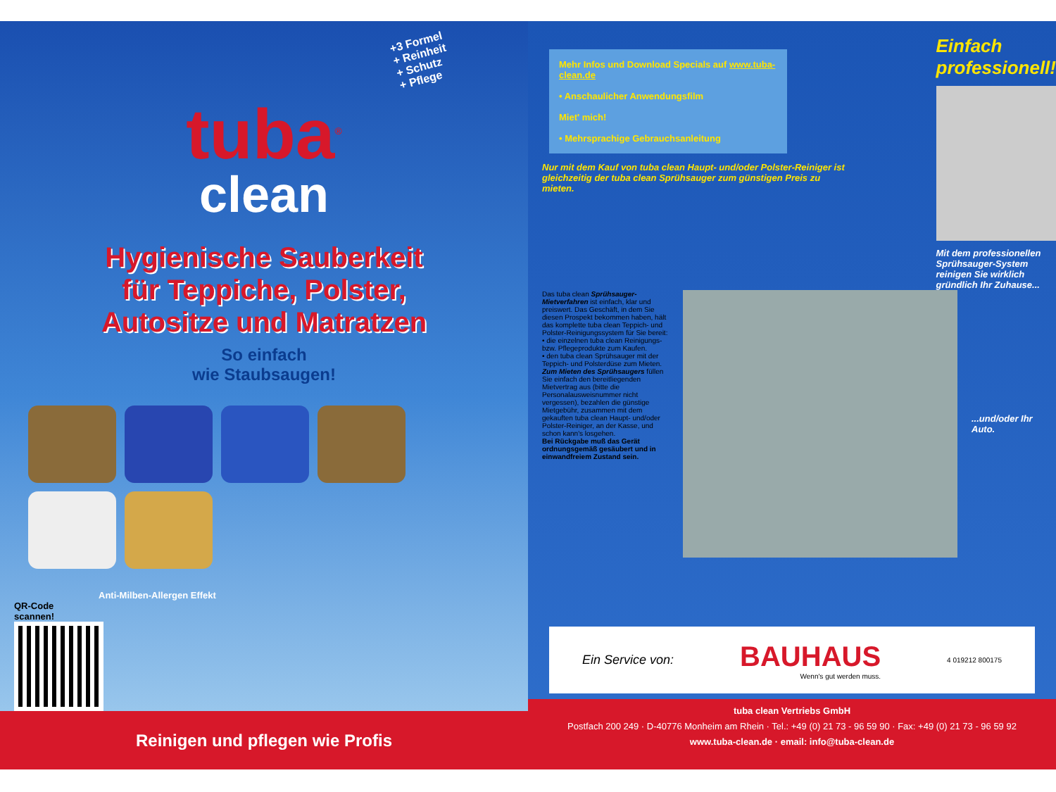+3 Formel
+ Reinheit
+ Schutz
+ Pflege
tuba<sup>®</sup>
clean
Hygienische Sauberkeit
für Teppiche, Polster,
Autositze und Matratzen
So einfach
wie Staubsaugen!
Anti-Milben-Allergen Effekt
QR-Code
scannen!
Reinigen und pflegen wie Profis
Mehr Infos und Download Specials auf www.tuba-clean.de
• Anschaulicher Anwendungsfilm
Miet' mich!
• Mehrsprachige Gebrauchsanleitung
Nur mit dem Kauf von tuba clean Haupt- und/oder Polster-Reiniger ist gleichzeitig der tuba clean Sprühsauger zum günstigen Preis zu mieten.
Einfach professionell!
Mit dem professionellen Sprühsauger-System reinigen Sie wirklich gründlich Ihr Zuhause...
Das tuba clean Sprühsauger-Mietverfahren ist einfach, klar und preiswert. Das Geschäft, in dem Sie diesen Prospekt bekommen haben, hält das komplette tuba clean Teppich- und Polster-Reinigungssystem für Sie bereit:
• die einzelnen tuba clean Reinigungs- bzw. Pflegeprodukte zum Kaufen.
• den tuba clean Sprühsauger mit der Teppich- und Polsterdüse zum Mieten.
Zum Mieten des Sprühsaugers füllen Sie einfach den bereitliegenden Mietvertrag aus (bitte die Personalausweisnummer nicht vergessen), bezahlen die günstige Mietgebühr, zusammen mit dem gekauften tuba clean Haupt- und/oder Polster-Reiniger, an der Kasse, und schon kann's losgehen.
Bei Rückgabe muß das Gerät ordnungsgemäß gesäubert und in einwandfreiem Zustand sein.
...und/oder Ihr Auto.
Ein Service von:
BAUHAUS
Wenn's gut werden muss.
4 019212 800175
tuba clean Vertriebs GmbH
Postfach 200 249 · D-40776 Monheim am Rhein · Tel.: +49 (0) 21 73 - 96 59 90 · Fax: +49 (0) 21 73 - 96 59 92
www.tuba-clean.de · email: info@tuba-clean.de